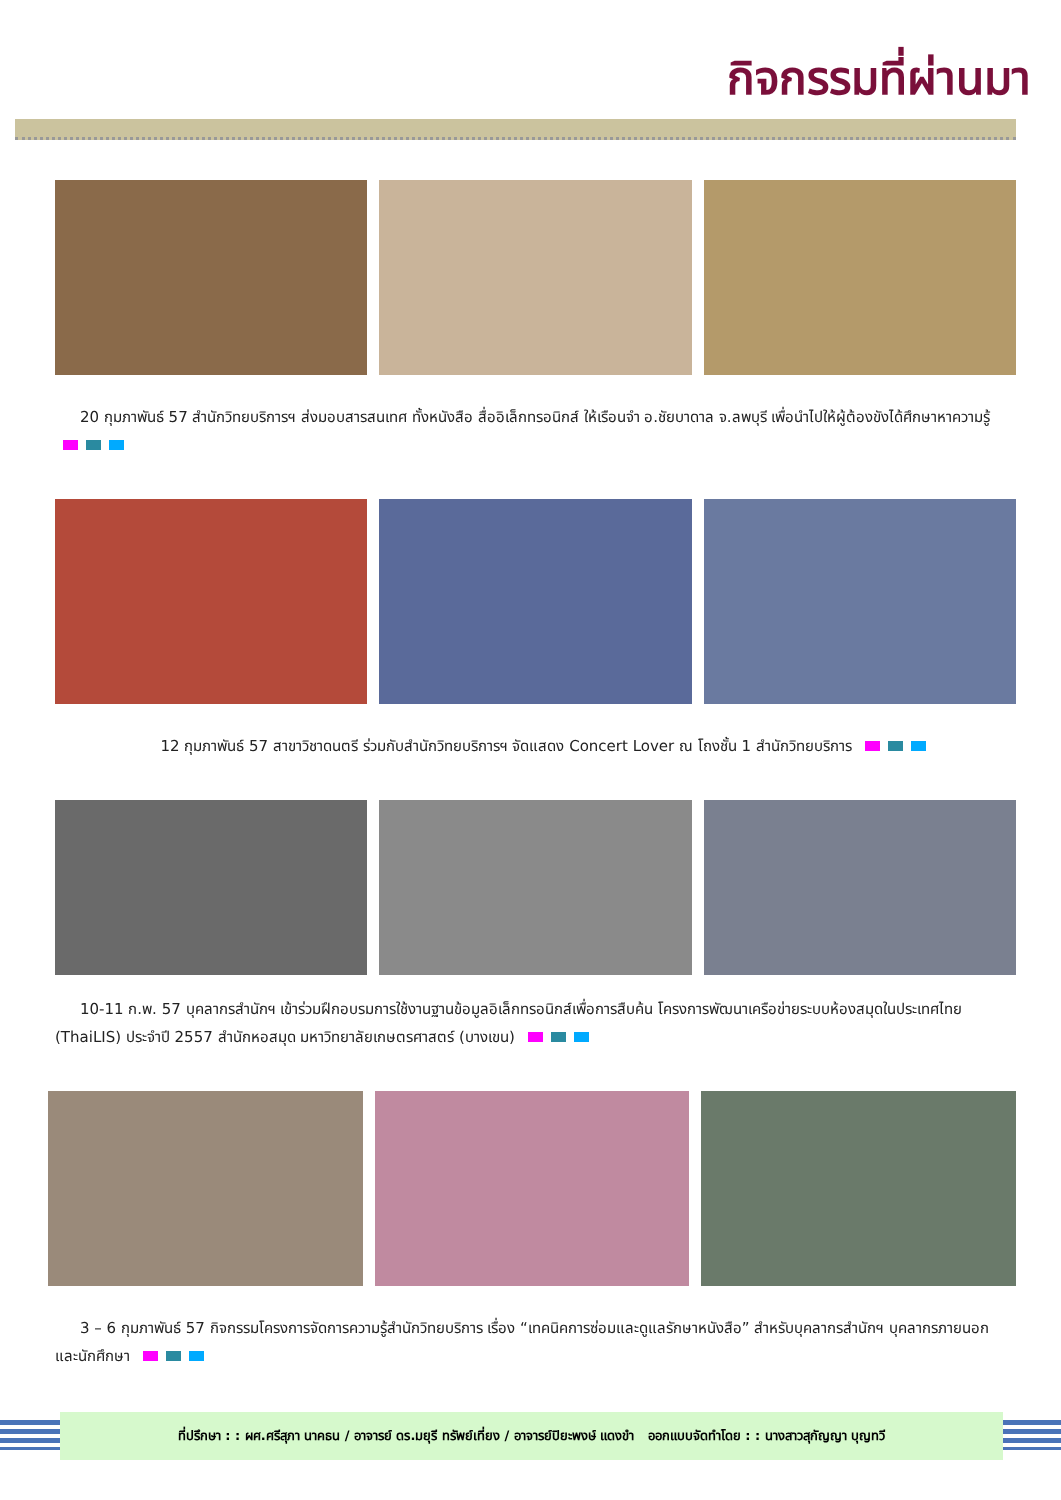กิจกรรมที่ผ่านมา
20 กุมภาพันธ์ 57 สำนักวิทยบริการฯ ส่งมอบสารสนเทศ ทั้งหนังสือ สื่ออิเล็กทรอนิกส์ ให้เรือนจำ อ.ชัยบาดาล จ.ลพบุรี เพื่อนำไปให้ผู้ต้องขังได้ศึกษาหาความรู้
12 กุมภาพันธ์ 57 สาขาวิชาดนตรี ร่วมกับสำนักวิทยบริการฯ จัดแสดง Concert Lover ณ โถงชั้น 1 สำนักวิทยบริการ
10-11 ก.พ. 57 บุคลากรสำนักฯ เข้าร่วมฝึกอบรมการใช้งานฐานข้อมูลอิเล็กทรอนิกส์เพื่อการสืบค้น โครงการพัฒนาเครือข่ายระบบห้องสมุดในประเทศไทย (ThaiLIS) ประจำปี 2557 สำนักหอสมุด มหาวิทยาลัยเกษตรศาสตร์ (บางเขน)
3 – 6 กุมภาพันธ์ 57 กิจกรรมโครงการจัดการความรู้สำนักวิทยบริการ เรื่อง “เทคนิคการซ่อมและดูแลรักษาหนังสือ” สำหรับบุคลากรสำนักฯ บุคลากรภายนอก และนักศึกษา
ที่ปรึกษา : : ผศ.ศรีสุภา นาคธน / อาจารย์ ดร.มยุรี ทรัพย์เที่ยง / อาจารย์ปิยะพงษ์ แดงขำ ออกแบบจัดทำโดย : : นางสาวสุกัญญา บุญทวี